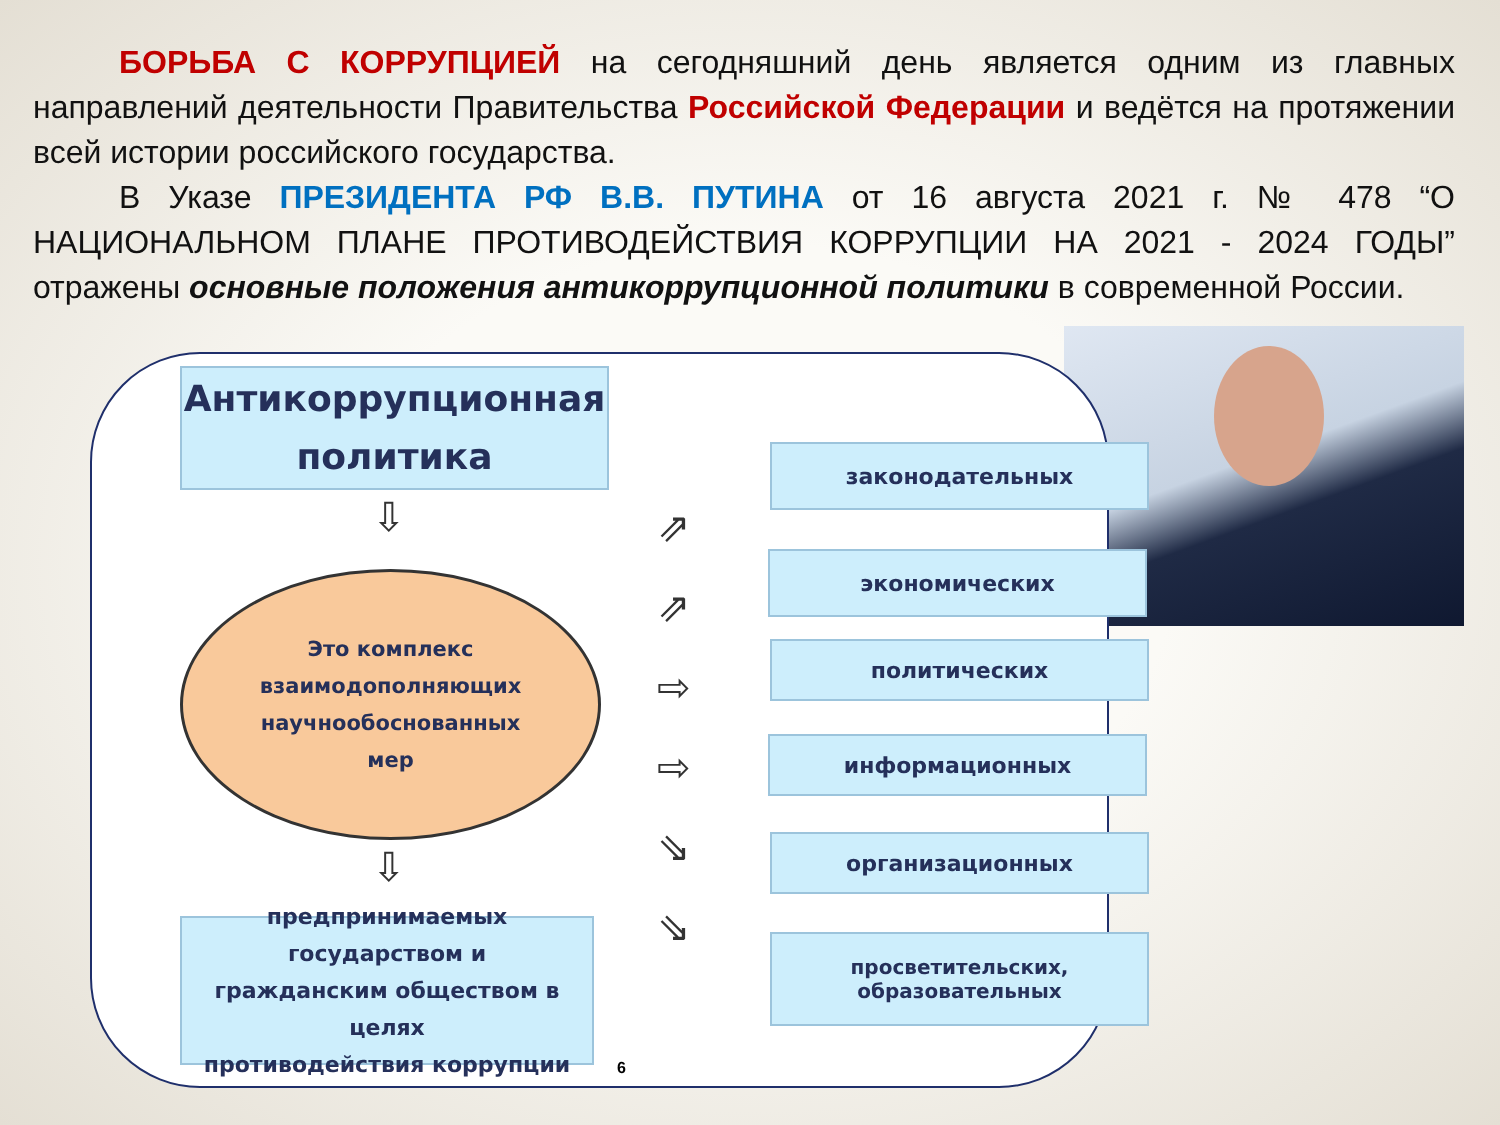БОРЬБА С КОРРУПЦИЕЙ на сегодняшний день является одним из главных направлений деятельности Правительства Российской Федерации и ведётся на протяжении всей истории российского государства.
В Указе ПРЕЗИДЕНТА РФ В.В. ПУТИНА от 16 августа 2021 г. № 478 “О НАЦИОНАЛЬНОМ ПЛАНЕ ПРОТИВОДЕЙСТВИЯ КОРРУПЦИИ НА 2021 - 2024 ГОДЫ” отражены основные положения антикоррупционной политики в современной России.
Антикоррупционная
политика
⇩
Это комплекс
взаимодополняющих
научнообоснованных
мер
⇩
предпринимаемых государством и
гражданским обществом в целях
противодействия коррупции
⇗
⇗
⇨
⇨
⇘
⇘
законодательных
экономических
политических
информационных
организационных
просветительских, образовательных
6